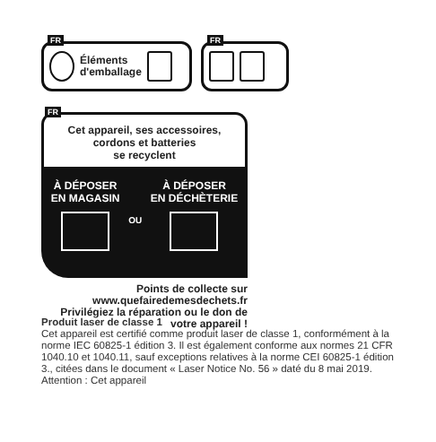FR
Éléments
d'emballage
FR
FR
Cet appareil, ses accessoires,
cordons et batteries
se recyclent
À DÉPOSER
EN MAGASIN
OU
À DÉPOSER
EN DÉCHÈTERIE
Points de collecte sur
www.quefairedemesdechets.fr
Privilégiez la réparation ou le don de
votre appareil !
Produit laser de classe 1
Cet appareil est certifié comme produit laser de classe 1, conformément à la norme IEC 60825-1 édition 3. Il est également conforme aux normes 21 CFR 1040.10 et 1040.11, sauf exceptions relatives à la norme CEI 60825-1 édition 3., citées dans le document « Laser Notice No. 56 » daté du 8 mai 2019. Attention : Cet appareil